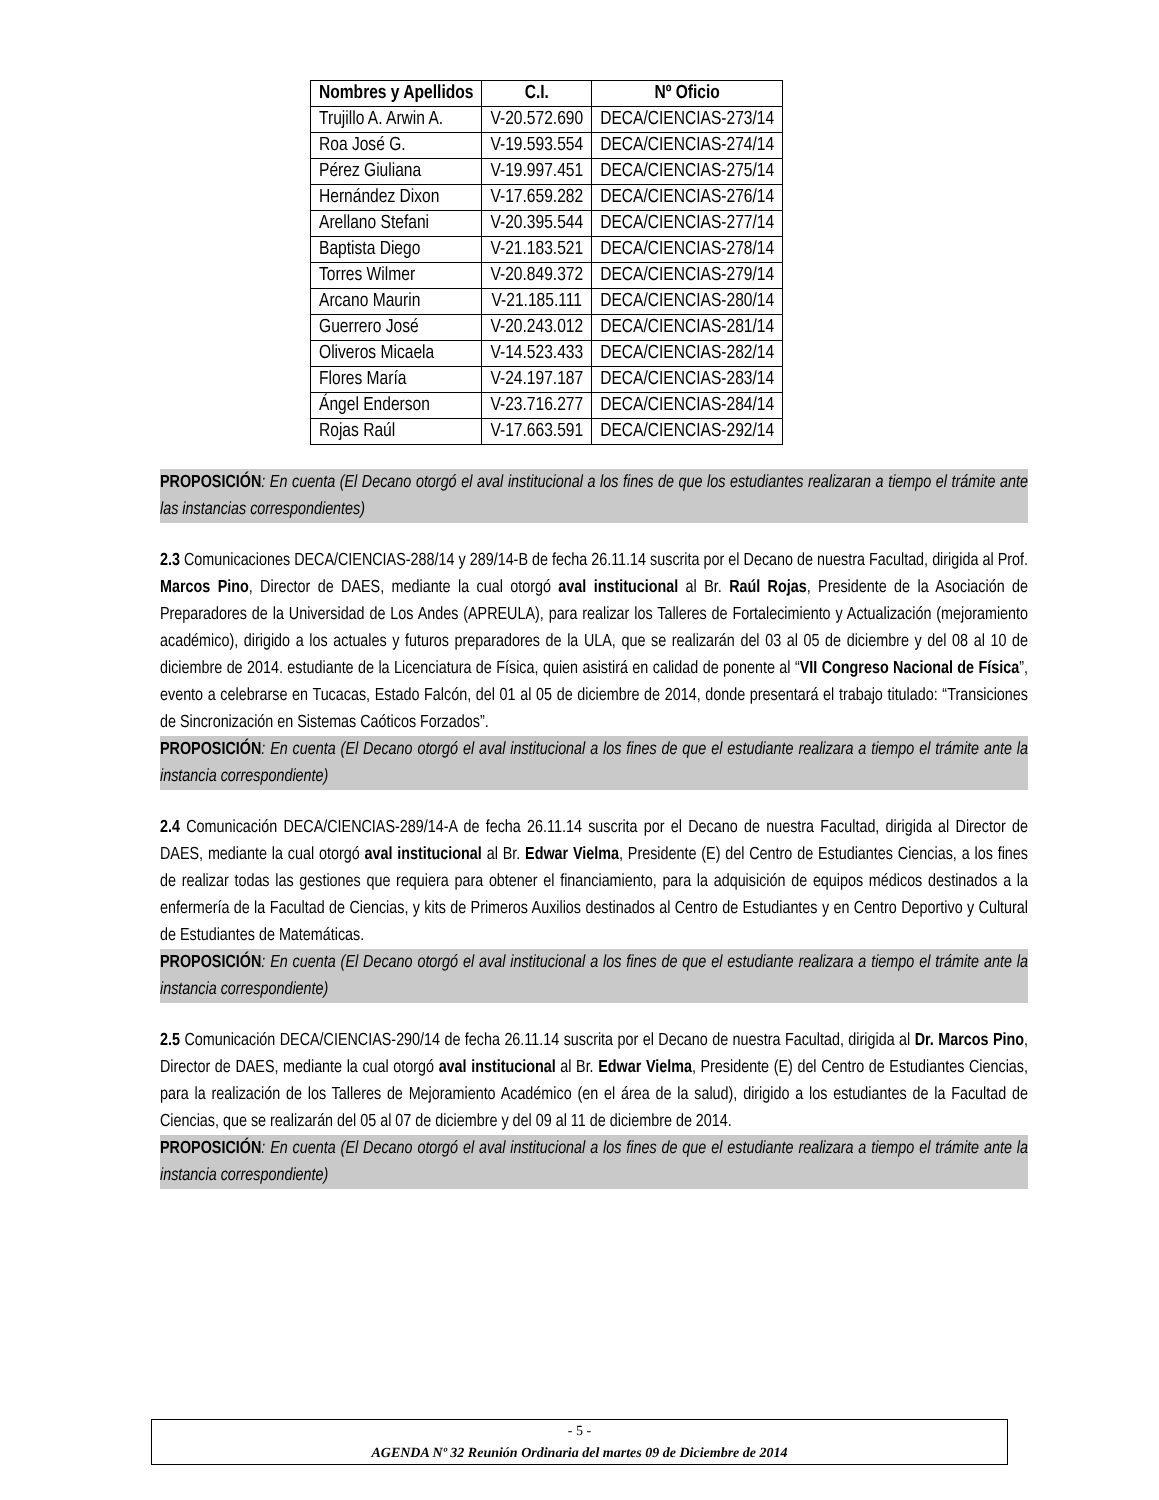| Nombres y Apellidos | C.I. | Nº Oficio |
| --- | --- | --- |
| Trujillo A. Arwin A. | V-20.572.690 | DECA/CIENCIAS-273/14 |
| Roa José G. | V-19.593.554 | DECA/CIENCIAS-274/14 |
| Pérez Giuliana | V-19.997.451 | DECA/CIENCIAS-275/14 |
| Hernández Dixon | V-17.659.282 | DECA/CIENCIAS-276/14 |
| Arellano Stefani | V-20.395.544 | DECA/CIENCIAS-277/14 |
| Baptista Diego | V-21.183.521 | DECA/CIENCIAS-278/14 |
| Torres Wilmer | V-20.849.372 | DECA/CIENCIAS-279/14 |
| Arcano Maurin | V-21.185.111 | DECA/CIENCIAS-280/14 |
| Guerrero José | V-20.243.012 | DECA/CIENCIAS-281/14 |
| Oliveros Micaela | V-14.523.433 | DECA/CIENCIAS-282/14 |
| Flores María | V-24.197.187 | DECA/CIENCIAS-283/14 |
| Ángel Enderson | V-23.716.277 | DECA/CIENCIAS-284/14 |
| Rojas Raúl | V-17.663.591 | DECA/CIENCIAS-292/14 |
PROPOSICIÓN: En cuenta (El Decano otorgó el aval institucional a los fines de que los estudiantes realizaran a tiempo el trámite ante las instancias correspondientes)
2.3 Comunicaciones DECA/CIENCIAS-288/14 y 289/14-B de fecha 26.11.14 suscrita por el Decano de nuestra Facultad, dirigida al Prof. Marcos Pino, Director de DAES, mediante la cual otorgó aval institucional al Br. Raúl Rojas, Presidente de la Asociación de Preparadores de la Universidad de Los Andes (APREULA), para realizar los Talleres de Fortalecimiento y Actualización (mejoramiento académico), dirigido a los actuales y futuros preparadores de la ULA, que se realizarán del 03 al 05 de diciembre y del 08 al 10 de diciembre de 2014. estudiante de la Licenciatura de Física, quien asistirá en calidad de ponente al “VII Congreso Nacional de Física”, evento a celebrarse en Tucacas, Estado Falcón, del 01 al 05 de diciembre de 2014, donde presentará el trabajo titulado: “Transiciones de Sincronización en Sistemas Caóticos Forzados”.
PROPOSICIÓN: En cuenta (El Decano otorgó el aval institucional a los fines de que el estudiante realizara a tiempo el trámite ante la instancia correspondiente)
2.4 Comunicación DECA/CIENCIAS-289/14-A de fecha 26.11.14 suscrita por el Decano de nuestra Facultad, dirigida al Director de DAES, mediante la cual otorgó aval institucional al Br. Edwar Vielma, Presidente (E) del Centro de Estudiantes Ciencias, a los fines de realizar todas las gestiones que requiera para obtener el financiamiento, para la adquisición de equipos médicos destinados a la enfermería de la Facultad de Ciencias, y kits de Primeros Auxilios destinados al Centro de Estudiantes y en Centro Deportivo y Cultural de Estudiantes de Matemáticas.
PROPOSICIÓN: En cuenta (El Decano otorgó el aval institucional a los fines de que el estudiante realizara a tiempo el trámite ante la instancia correspondiente)
2.5 Comunicación DECA/CIENCIAS-290/14 de fecha 26.11.14 suscrita por el Decano de nuestra Facultad, dirigida al Dr. Marcos Pino, Director de DAES, mediante la cual otorgó aval institucional al Br. Edwar Vielma, Presidente (E) del Centro de Estudiantes Ciencias, para la realización de los Talleres de Mejoramiento Académico (en el área de la salud), dirigido a los estudiantes de la Facultad de Ciencias, que se realizarán del 05 al 07 de diciembre y del 09 al 11 de diciembre de 2014.
PROPOSICIÓN: En cuenta (El Decano otorgó el aval institucional a los fines de que el estudiante realizara a tiempo el trámite ante la instancia correspondiente)
- 5 -
AGENDA Nº 32 Reunión Ordinaria del martes 09 de Diciembre de 2014